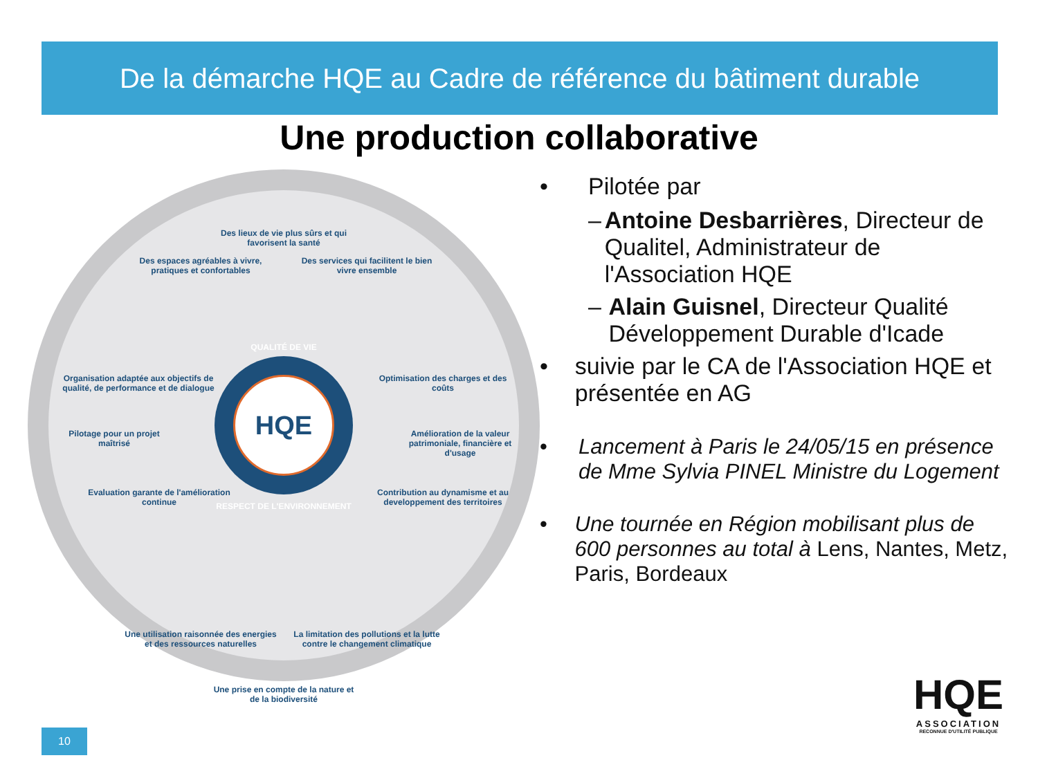De la démarche HQE au Cadre de référence du bâtiment durable
Une production collaborative
Des lieux de vie plus sûrs et qui favorisent la santé
Des espaces agréables à vivre, pratiques et confortables
Des services qui facilitent le bien vivre ensemble
Organisation adaptée aux objectifs de qualité, de performance et de dialogue
Pilotage pour un projet maîtrisé
Evaluation garante de l'amélioration continue
Optimisation des charges et des coûts
Amélioration de la valeur patrimoniale, financière et d'usage
Contribution au dynamisme et au developpement des territoires
Une utilisation raisonnée des energies et des ressources naturelles
La limitation des pollutions et la lutte contre le changement climatique
Une prise en compte de la nature et de la biodiversité
HQE
QUALITÉ DE VIE
RESPECT DE L'ENVIRONNEMENT
• Pilotée par
– Antoine Desbarrières, Directeur de Qualitel, Administrateur de l'Association HQE
– Alain Guisnel, Directeur Qualité Développement Durable d'Icade
• suivie par le CA de l'Association HQE et présentée en AG
• Lancement à Paris le 24/05/15 en présence de Mme Sylvia PINEL Ministre du Logement
• Une tournée en Région mobilisant plus de 600 personnes au total à Lens, Nantes, Metz, Paris, Bordeaux
10
HQE
ASSOCIATION
RECONNUE D'UTILITÉ PUBLIQUE